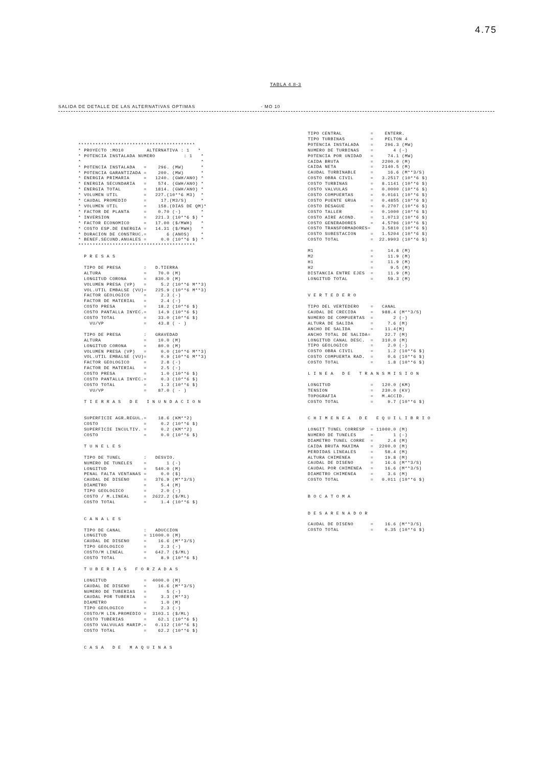4.75
TABLA 4.8-3
SALIDA DE DETALLE DE LAS ALTERNATIVAS OPTIMAS - MO 10
*****************************************
* PROYECTO :MO10        ALTERNATIVA : 1   *
* POTENCIA INSTALADA NUMERO          : 1   *
*                                          *
* POTENCIA INSTALADA   =    296. (MW)      *
* POTENCIA GARANTIZADA =    200. (MW)      *
* ENERGIA PRIMARIA     =   1240. (GWH/ANO) *
* ENERGIA SECUNDARIA   =    574. (GWH/ANO) *
* ENERGIA TOTAL        =   1814. (GWH/ANO) *
* VOLUMEN UTIL         =   227.(10**6 M3)  *
* CAUDAL PROMEDIO      =     17.(M3/S)     *
* VOLUMEN UTIL         =    158.(DIAS DE QM)*
* FACTOR DE PLANTA     =    0.70 (-)       *
* INVERSION            =   221.3 (10**6 $) *
* FACTOR ECONOMICO     =   17.00 ($/MWH)   *
* COSTO ESP.DE ENERGIA =   14.31 ($/MWH)   *
* DURACION DE CONSTRUC.=       6 (ANOS)    *
* BENEF.SECUND.ANUALES =     0.0 (10**6 $) *
*****************************************

  P R E S A S

  TIPO DE PRESA        :   D.TIERRA
  ALTURA               =    70.0 (M)
  LONGITUD CORONA      =   830.0 (M)
  VOLUMEN PRESA (VP)   =     5.2 (10**6 M**3)
  VOL.UTIL EMBALSE (VU)=   225.9 (10**6 M**3)
  FACTOR GEOLOGICO     =     2.3 (-)
  FACTOR DE MATERIAL   =     2.4 (-)
  COSTO PRESA          =    18.2 (10**6 $)
  COSTO PANTALLA INYEC.=    14.9 (10**6 $)
  COSTO TOTAL          =    33.0 (10**6 $)
    VU/VP              =    43.8 ( - )

  TIPO DE PRESA        :   GRAVEDAD
  ALTURA               =    10.0 (M)
  LONGITUD CORONA      =    80.0 (M)
  VOLUMEN PRESA (VP)   =     0.0 (10**6 M**3)
  VOL.UTIL EMBALSE (VU)=     0.9 (10**6 M**3)
  FACTOR GEOLOGICO     =     2.8 (-)
  FACTOR DE MATERIAL   =     2.5 (-)
  COSTO PRESA          =     1.0 (10**6 $)
  COSTO PANTALLA INYEC.=     0.3 (10**6 $)
  COSTO TOTAL          =     1.3 (10**6 $)
    VU/VP              =    87.0 ( - )

  T I E R R A S   D E   I N U N D A C I O N


  SUPERFICIE AGR.REGUL.=    18.6 (KM**2)
  COSTO                =     0.2 (10**6 $)
  SUPERFICIE INCULTIV. =     0.2 (KM**2)
  COSTO                =     0.0 (10**6 $)

  T U N E L E S

  TIPO DE TUNEL        :   DESVIO.
  NUMERO DE TUNELES    =       1 (-)
  LONGITUD             =   540.0 (M)
  PENAL FALTA VENTANAS =     0.0 ($)
  CAUDAL DE DISENO     =   376.9 (M**3/S)
  DIAMETRO             =     5.4 (M)
  TIPO GEOLOGICO       =     2.0 (-)
  COSTO / M.LINEAL     =  2622.2 ($/ML)
  COSTO TOTAL          =     1.4 (10**6 $)


  C A N A L E S

  TIPO DE CANAL        :   ADUCCION
  LONGITUD             = 11000.0 (M)
  CAUDAL DE DISENO     =    16.6 (M**3/S)
  TIPO GEOLOGICO       =     2.3 (-)
  COSTO/M LINEAL       =   642.7 ($/ML)
  COSTO TOTAL          =     8.9 (10**6 $)

  T U B E R I A S   F O R Z A D A S

  LONGITUD             =  4000.0 (M)
  CAUDAL DE DISENO     =    16.6 (M**3/S)
  NUMERO DE TUBERIAS   =       5 (-)
  CAUDAL POR TUBERIA   =     3.3 (M**3)
  DIAMETRO             =     1.0 (M)
  TIPO GEOLOGICO       =     2.3 (-)
  COSTO/M LIN.PROMEDIO =  3103.1 ($/ML)
  COSTO TUBERIAS       =    62.1 (10**6 $)
  COSTO VALVULAS MARIP.=   0.112 (10**6 $)
  COSTO TOTAL          =    62.2 (10**6 $)


  C A S A   D E   M A Q U I N A S
TIPO CENTRAL          =    ENTERR.
TIPO TURBINAS         =    PELTON 4
POTENCIA INSTALADA    =    296.3 (MW)
NUMERO DE TURBINAS    =       4 (-)
POTENCIA POR UNIDAD   =     74.1 (MW)
CAIDA BRUTA           =   2200.0 (M)
CAIDA NETA            =   2140.5 (M)
CAUDAL TURBINABLE     =     16.6 (M**3/S)
COSTO OBRA CIVIL      =   3.2517 (10**6 $)
COSTO TURBINAS        =   8.1141 (10**6 $)
COSTO VALVULAS        =   0.0000 (10**6 $)
COSTO COMPUERTAS      =   0.0161 (10**6 $)
COSTO PUENTE GRUA     =   0.4855 (10**6 $)
COSTO DESAGUE         =   0.2707 (10**6 $)
COSTO TALLER          =   0.1000 (10**6 $)
COSTO AIRE ACOND.     =   1.0713 (10**6 $)
COSTO GENERADORES     =   4.5796 (10**6 $)
COSTO TRANSFORMADORES=    3.5810 (10**6 $)
COSTO SUBESTACION     =   1.5204 (10**6 $)
COSTO TOTAL           =  22.9903 (10**6 $)

M1                    =     14.8 (M)
M2                    =     11.9 (M)
H1                    =     11.9 (M)
H2                    =      9.5 (M)
DISTANCIA ENTRE EJES  =     11.9 (M)
LONGITUD TOTAL        =     59.3 (M)


V E R T E D E R O

TIPO DEL VERTEDERO    =   CANAL
CAUDAL DE CRECIDA     =   988.4 (M**3/S)
NUMERO DE COMPUERTAS  =       2 (-)
ALTURA DE SALIDA      =     7.6 (M)
ANCHO DE SALIDA       =    11.4(M)
ANCHO TOTAL DE SALIDA=     22.7 (M)
LONGITUD CANAL DESC.  =   310.0 (M)
TIPO GEOLOGICO        =     2.0 (-)
COSTO OBRA CIVIL      =     1.2 (10**6 $)
COSTO COMPUERTA RAD.  =     0.6 (10**6 $)
COSTO TOTAL           =     1.8 (10**6 $)

L I N E A   D E   T R A N S M I S I O N

LONGITUD              =   120.0 (KM)
TENSION               =   230.0 (KV)
TOPOGRAFIA            =   M.ACCID.
COSTO TOTAL           =     9.7 (10**6 $)


C H I M E N E A   D E   E Q U I L I B R I O

LONGIT TUNEL CORRESP  = 11000.0 (M)
NUMERO DE TUNELES     =       1 (-)
DIAMETRO TUNEL CORRE  =     2.4 (M)
CAIDA BRUTA MAXIMA    =  2200.0 (M)
PERDIDAS LINEALES     =    58.4 (M)
ALTURA CHIMENEA       =    19.8 (M)
CAUDAL DE DISENO      =    16.6 (M**3/S)
CAUDAL POR CHIMENEA   =    16.6 (M**3/S)
DIAMETRO CHIMENEA     =     3.6 (M)
COSTO TOTAL           =   0.011 (10**6 $)


B O C A T O M A


D E S A R E N A D O R

CAUDAL DE DISENO      =    16.6 (M**3/S)
COSTO TOTAL           =    0.35 (10**6 $)